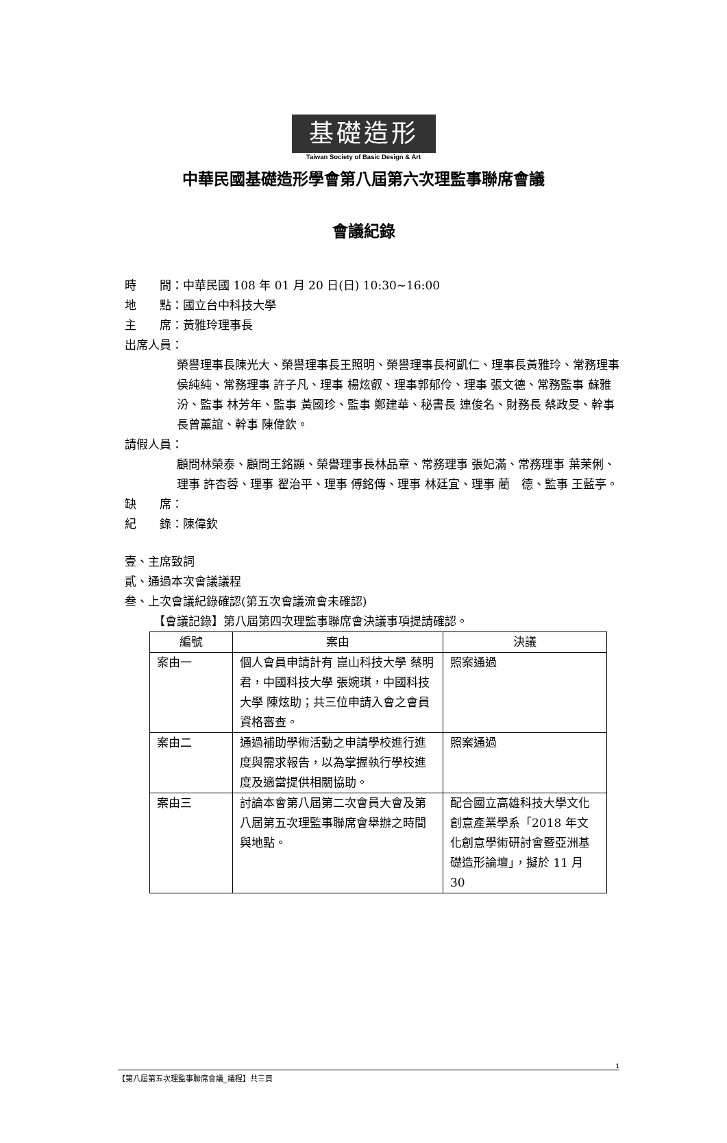基礎造形
Taiwan Society of Basic Design & Art
中華民國基礎造形學會第八屆第六次理監事聯席會議
會議紀錄
時　　間：中華民國 108 年 01 月 20 日(日) 10:30~16:00
地　　點：國立台中科技大學
主　　席：黃雅玲理事長
出席人員：
榮譽理事長陳光大、榮譽理事長王照明、榮譽理事長柯凱仁、理事長黃雅玲、常務理事 侯純純、常務理事 許子凡、理事 楊炫叡、理事郭郁伶、理事 張文德、常務監事 蘇雅汾、監事 林芳年、監事 黃國珍、監事 鄭建華、秘書長 連俊名、財務長 蔡政旻、幹事長曾薰誼、幹事 陳偉欽。
請假人員：
顧問林榮泰、顧問王銘顯、榮譽理事長林品章、常務理事 張妃滿、常務理事 葉茉俐、理事 許杏蓉、理事 翟治平、理事 傅銘傳、理事 林廷宜、理事 藺　德、監事 王藍亭。
缺　　席：
紀　　錄：陳偉欽
壹、主席致詞
貳、通過本次會議議程
叁、上次會議紀錄確認(第五次會議流會未確認)
【會議記錄】第八屆第四次理監事聯席會決議事項提請確認。
| 編號 | 案由 | 決議 |
| --- | --- | --- |
| 案由一 | 個人會員申請計有 崑山科技大學 蔡明君，中國科技大學 張婉琪，中國科技大學 陳炫助；共三位申請入會之會員資格審查。 | 照案通過 |
| 案由二 | 通過補助學術活動之申請學校進行進度與需求報告，以為掌握執行學校進度及適當提供相關協助。 | 照案通過 |
| 案由三 | 討論本會第八屆第二次會員大會及第八屆第五次理監事聯席會舉辦之時間與地點。 | 配合國立高雄科技大學文化創意產業學系「2018 年文化創意學術研討會暨亞洲基礎造形論壇」，擬於 11 月 30 |
1
【第八屆第五次理監事聯席會議_議程】共三頁